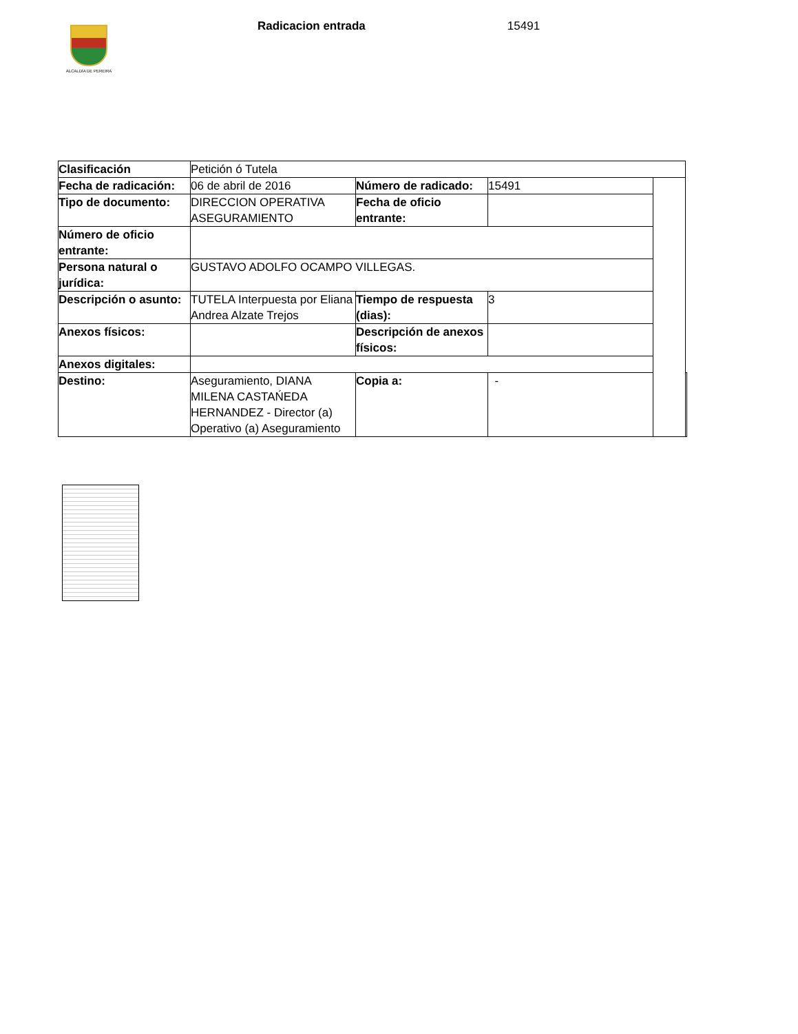ALCALDÍA DE PEREIRA
Radicacion entrada 15491
| Clasificación | Petición ó Tutela | | | | |
| Fecha de radicación: | 06 de abril de 2016 | Número de radicado: | 15491 | | |
| Tipo de documento: | DIRECCION OPERATIVA ASEGURAMIENTO | Fecha de oficio entrante: | | | |
| Número de oficio entrante: | | | | | |
| Persona natural o jurídica: | GUSTAVO ADOLFO OCAMPO VILLEGAS. | | | | |
| Descripción o asunto: | TUTELA Interpuesta por Eliana Andrea Alzate Trejos | Tiempo de respuesta (dias): | 3 | | |
| Anexos físicos: | | Descripción de anexos físicos: | | | |
| Anexos digitales: | | | | | |
| Destino: | Aseguramiento, DIANA MILENA CASTAŃEDA HERNANDEZ - Director (a) Operativo (a) Aseguramiento | Copia a: | - | | |